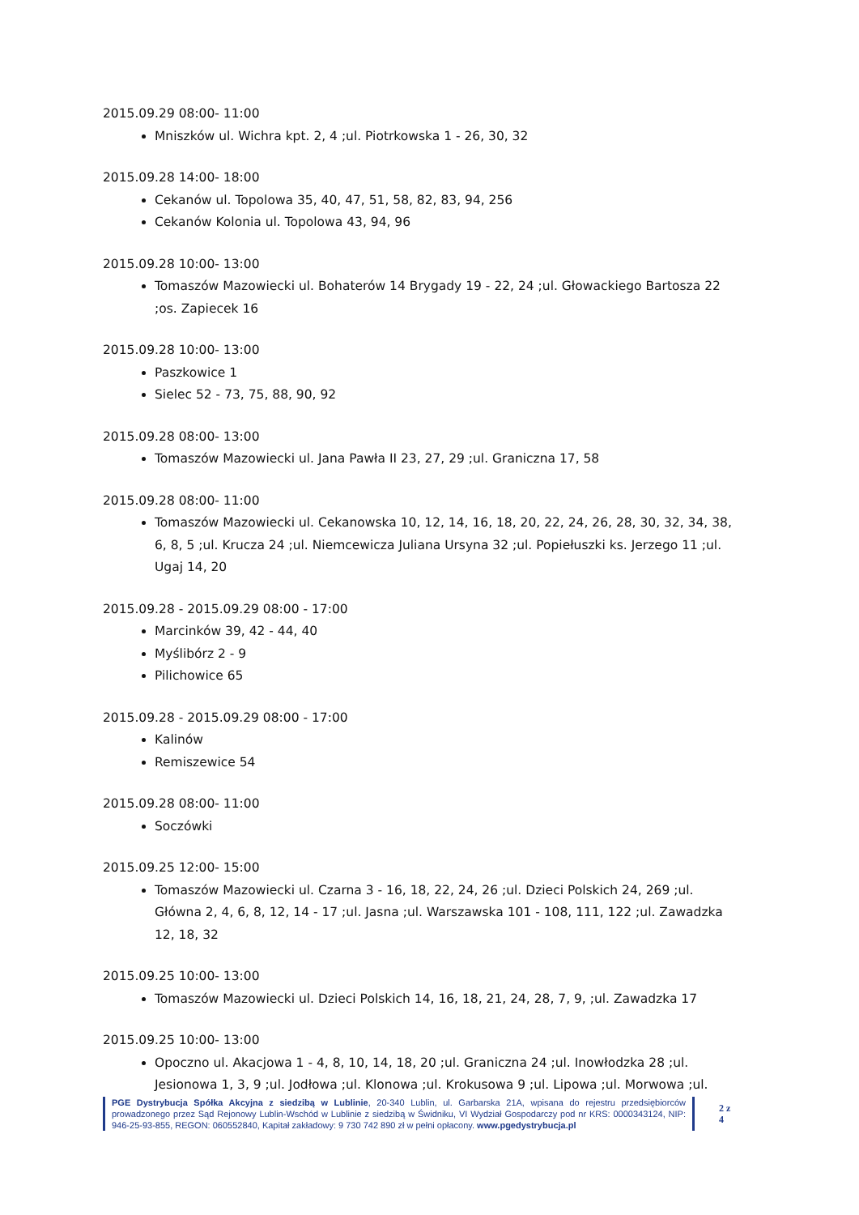2015.09.29 08:00- 11:00
Mniszków ul. Wichra kpt. 2, 4 ;ul. Piotrkowska 1 - 26, 30, 32
2015.09.28 14:00- 18:00
Cekanów ul. Topolowa 35, 40, 47, 51, 58, 82, 83, 94, 256
Cekanów Kolonia ul. Topolowa 43, 94, 96
2015.09.28 10:00- 13:00
Tomaszów Mazowiecki ul. Bohaterów 14 Brygady 19 - 22, 24 ;ul. Głowackiego Bartosza 22 ;os. Zapiecek 16
2015.09.28 10:00- 13:00
Paszkowice 1
Sielec 52 - 73, 75, 88, 90, 92
2015.09.28 08:00- 13:00
Tomaszów Mazowiecki ul. Jana Pawła II 23, 27, 29 ;ul. Graniczna 17, 58
2015.09.28 08:00- 11:00
Tomaszów Mazowiecki ul. Cekanowska 10, 12, 14, 16, 18, 20, 22, 24, 26, 28, 30, 32, 34, 38, 6, 8, 5 ;ul. Krucza 24 ;ul. Niemcewicza Juliana Ursyna 32 ;ul. Popiełuszki ks. Jerzego 11 ;ul. Ugaj 14, 20
2015.09.28 - 2015.09.29 08:00 - 17:00
Marcinków 39, 42 - 44, 40
Myślibórz 2 - 9
Pilichowice 65
2015.09.28 - 2015.09.29 08:00 - 17:00
Kalinów
Remiszewice 54
2015.09.28 08:00- 11:00
Soczówki
2015.09.25 12:00- 15:00
Tomaszów Mazowiecki ul. Czarna 3 - 16, 18, 22, 24, 26 ;ul. Dzieci Polskich 24, 269 ;ul. Główna 2, 4, 6, 8, 12, 14 - 17 ;ul. Jasna ;ul. Warszawska 101 - 108, 111, 122 ;ul. Zawadzka 12, 18, 32
2015.09.25 10:00- 13:00
Tomaszów Mazowiecki ul. Dzieci Polskich 14, 16, 18, 21, 24, 28, 7, 9, ;ul. Zawadzka 17
2015.09.25 10:00- 13:00
Opoczno ul. Akacjowa 1 - 4, 8, 10, 14, 18, 20 ;ul. Graniczna 24 ;ul. Inowłodzka 28 ;ul. Jesionowa 1, 3, 9 ;ul. Jodłowa ;ul. Klonowa ;ul. Krokusowa 9 ;ul. Lipowa ;ul. Morwowa ;ul.
PGE Dystrybucja Spółka Akcyjna z siedzibą w Lublinie, 20-340 Lublin, ul. Garbarska 21A, wpisana do rejestru przedsiębiorców prowadzonego przez Sąd Rejonowy Lublin-Wschód w Lublinie z siedzibą w Świdniku, VI Wydział Gospodarczy pod nr KRS: 0000343124, NIP: 946-25-93-855, REGON: 060552840, Kapitał zakładowy: 9 730 742 890 zł w pełni opłacony. www.pgedystrybucja.pl
2 z 4